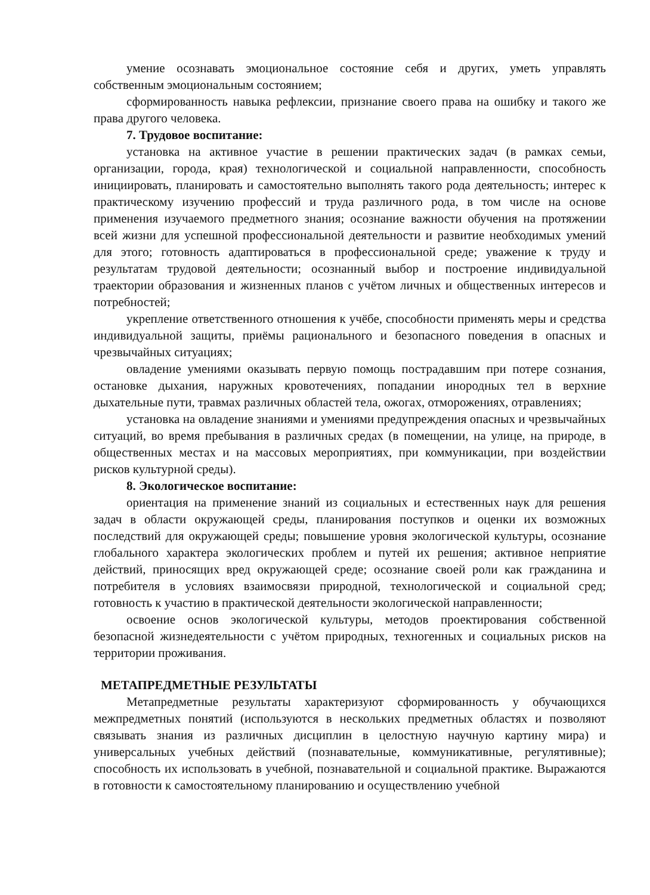умение осознавать эмоциональное состояние себя и других, уметь управлять собственным эмоциональным состоянием;
сформированность навыка рефлексии, признание своего права на ошибку и такого же права другого человека.
7. Трудовое воспитание:
установка на активное участие в решении практических задач (в рамках семьи, организации, города, края) технологической и социальной направленности, способность инициировать, планировать и самостоятельно выполнять такого рода деятельность; интерес к практическому изучению профессий и труда различного рода, в том числе на основе применения изучаемого предметного знания; осознание важности обучения на протяжении всей жизни для успешной профессиональной деятельности и развитие необходимых умений для этого; готовность адаптироваться в профессиональной среде; уважение к труду и результатам трудовой деятельности; осознанный выбор и построение индивидуальной траектории образования и жизненных планов с учётом личных и общественных интересов и потребностей;
укрепление ответственного отношения к учёбе, способности применять меры и средства индивидуальной защиты, приёмы рационального и безопасного поведения в опасных и чрезвычайных ситуациях;
овладение умениями оказывать первую помощь пострадавшим при потере сознания, остановке дыхания, наружных кровотечениях, попадании инородных тел в верхние дыхательные пути, травмах различных областей тела, ожогах, отморожениях, отравлениях;
установка на овладение знаниями и умениями предупреждения опасных и чрезвычайных ситуаций, во время пребывания в различных средах (в помещении, на улице, на природе, в общественных местах и на массовых мероприятиях, при коммуникации, при воздействии рисков культурной среды).
8. Экологическое воспитание:
ориентация на применение знаний из социальных и естественных наук для решения задач в области окружающей среды, планирования поступков и оценки их возможных последствий для окружающей среды; повышение уровня экологической культуры, осознание глобального характера экологических проблем и путей их решения; активное неприятие действий, приносящих вред окружающей среде; осознание своей роли как гражданина и потребителя в условиях взаимосвязи природной, технологической и социальной сред; готовность к участию в практической деятельности экологической направленности;
освоение основ экологической культуры, методов проектирования собственной безопасной жизнедеятельности с учётом природных, техногенных и социальных рисков на территории проживания.
МЕТАПРЕДМЕТНЫЕ РЕЗУЛЬТАТЫ
Метапредметные результаты характеризуют сформированность у обучающихся межпредметных понятий (используются в нескольких предметных областях и позволяют связывать знания из различных дисциплин в целостную научную картину мира) и универсальных учебных действий (познавательные, коммуникативные, регулятивные); способность их использовать в учебной, познавательной и социальной практике. Выражаются в готовности к самостоятельному планированию и осуществлению учебной